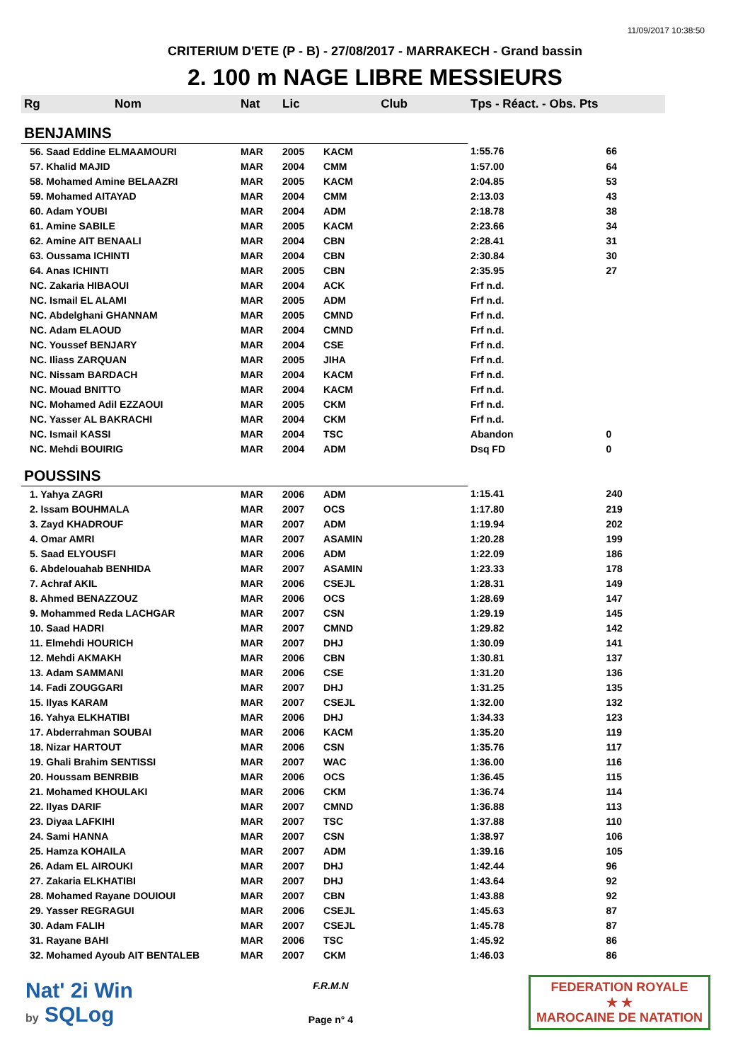11/09/2017 10:38:50
CRITERIUM D'ETE (P - B) - 27/08/2017 - MARRAKECH - Grand bassin
2. 100 m NAGE LIBRE MESSIEURS
| Rg | Nom | Nat | Lic | Club | Tps - Réact. - Obs. Pts | |
| --- | --- | --- | --- | --- | --- | --- |
| BENJAMINS | | | | | | |
| 56. Saad Eddine ELMAAMOURI | | MAR | 2005 | KACM | 1:55.76 | 66 |
| 57. Khalid MAJID | | MAR | 2004 | CMM | 1:57.00 | 64 |
| 58. Mohamed Amine BELAAZRI | | MAR | 2005 | KACM | 2:04.85 | 53 |
| 59. Mohamed AITAYAD | | MAR | 2004 | CMM | 2:13.03 | 43 |
| 60. Adam YOUBI | | MAR | 2004 | ADM | 2:18.78 | 38 |
| 61. Amine SABILE | | MAR | 2005 | KACM | 2:23.66 | 34 |
| 62. Amine AIT BENAALI | | MAR | 2004 | CBN | 2:28.41 | 31 |
| 63. Oussama ICHINTI | | MAR | 2004 | CBN | 2:30.84 | 30 |
| 64. Anas ICHINTI | | MAR | 2005 | CBN | 2:35.95 | 27 |
| NC. Zakaria HIBAOUI | | MAR | 2004 | ACK | Frf n.d. | |
| NC. Ismail EL ALAMI | | MAR | 2005 | ADM | Frf n.d. | |
| NC. Abdelghani GHANNAM | | MAR | 2005 | CMND | Frf n.d. | |
| NC. Adam ELAOUD | | MAR | 2004 | CMND | Frf n.d. | |
| NC. Youssef BENJARY | | MAR | 2004 | CSE | Frf n.d. | |
| NC. Iliass ZARQUAN | | MAR | 2005 | JIHA | Frf n.d. | |
| NC. Nissam BARDACH | | MAR | 2004 | KACM | Frf n.d. | |
| NC. Mouad BNITTO | | MAR | 2004 | KACM | Frf n.d. | |
| NC. Mohamed Adil EZZAOUI | | MAR | 2005 | CKM | Frf n.d. | |
| NC. Yasser AL BAKRACHI | | MAR | 2004 | CKM | Frf n.d. | |
| NC. Ismail KASSI | | MAR | 2004 | TSC | Abandon | 0 |
| NC. Mehdi BOUIRIG | | MAR | 2004 | ADM | Dsq FD | 0 |
| POUSSINS | | | | | | |
| 1. Yahya ZAGRI | | MAR | 2006 | ADM | 1:15.41 | 240 |
| 2. Issam BOUHMALA | | MAR | 2007 | OCS | 1:17.80 | 219 |
| 3. Zayd KHADROUF | | MAR | 2007 | ADM | 1:19.94 | 202 |
| 4. Omar AMRI | | MAR | 2007 | ASAMIN | 1:20.28 | 199 |
| 5. Saad ELYOUSFI | | MAR | 2006 | ADM | 1:22.09 | 186 |
| 6. Abdelouahab BENHIDA | | MAR | 2007 | ASAMIN | 1:23.33 | 178 |
| 7. Achraf AKIL | | MAR | 2006 | CSEJL | 1:28.31 | 149 |
| 8. Ahmed BENAZZOUZ | | MAR | 2006 | OCS | 1:28.69 | 147 |
| 9. Mohammed Reda LACHGAR | | MAR | 2007 | CSN | 1:29.19 | 145 |
| 10. Saad HADRI | | MAR | 2007 | CMND | 1:29.82 | 142 |
| 11. Elmehdi HOURICH | | MAR | 2007 | DHJ | 1:30.09 | 141 |
| 12. Mehdi AKMAKH | | MAR | 2006 | CBN | 1:30.81 | 137 |
| 13. Adam SAMMANI | | MAR | 2006 | CSE | 1:31.20 | 136 |
| 14. Fadi ZOUGGARI | | MAR | 2007 | DHJ | 1:31.25 | 135 |
| 15. Ilyas KARAM | | MAR | 2007 | CSEJL | 1:32.00 | 132 |
| 16. Yahya ELKHATIBI | | MAR | 2006 | DHJ | 1:34.33 | 123 |
| 17. Abderrahman SOUBAI | | MAR | 2006 | KACM | 1:35.20 | 119 |
| 18. Nizar HARTOUT | | MAR | 2006 | CSN | 1:35.76 | 117 |
| 19. Ghali Brahim SENTISSI | | MAR | 2007 | WAC | 1:36.00 | 116 |
| 20. Houssam BENRBIB | | MAR | 2006 | OCS | 1:36.45 | 115 |
| 21. Mohamed KHOULAKI | | MAR | 2006 | CKM | 1:36.74 | 114 |
| 22. Ilyas DARIF | | MAR | 2007 | CMND | 1:36.88 | 113 |
| 23. Diyaa LAFKIHI | | MAR | 2007 | TSC | 1:37.88 | 110 |
| 24. Sami HANNA | | MAR | 2007 | CSN | 1:38.97 | 106 |
| 25. Hamza KOHAILA | | MAR | 2007 | ADM | 1:39.16 | 105 |
| 26. Adam EL AIROUKI | | MAR | 2007 | DHJ | 1:42.44 | 96 |
| 27. Zakaria ELKHATIBI | | MAR | 2007 | DHJ | 1:43.64 | 92 |
| 28. Mohamed Rayane DOUIOUI | | MAR | 2007 | CBN | 1:43.88 | 92 |
| 29. Yasser REGRAGUI | | MAR | 2006 | CSEJL | 1:45.63 | 87 |
| 30. Adam FALIH | | MAR | 2007 | CSEJL | 1:45.78 | 87 |
| 31. Rayane BAHI | | MAR | 2006 | TSC | 1:45.92 | 86 |
| 32. Mohamed Ayoub AIT BENTALEB | | MAR | 2007 | CKM | 1:46.03 | 86 |
Nat' 2i Win
by SQLog
F.R.M.N
Page n° 4
FEDERATION ROYALE
★ ★
MAROCAINE DE NATATION